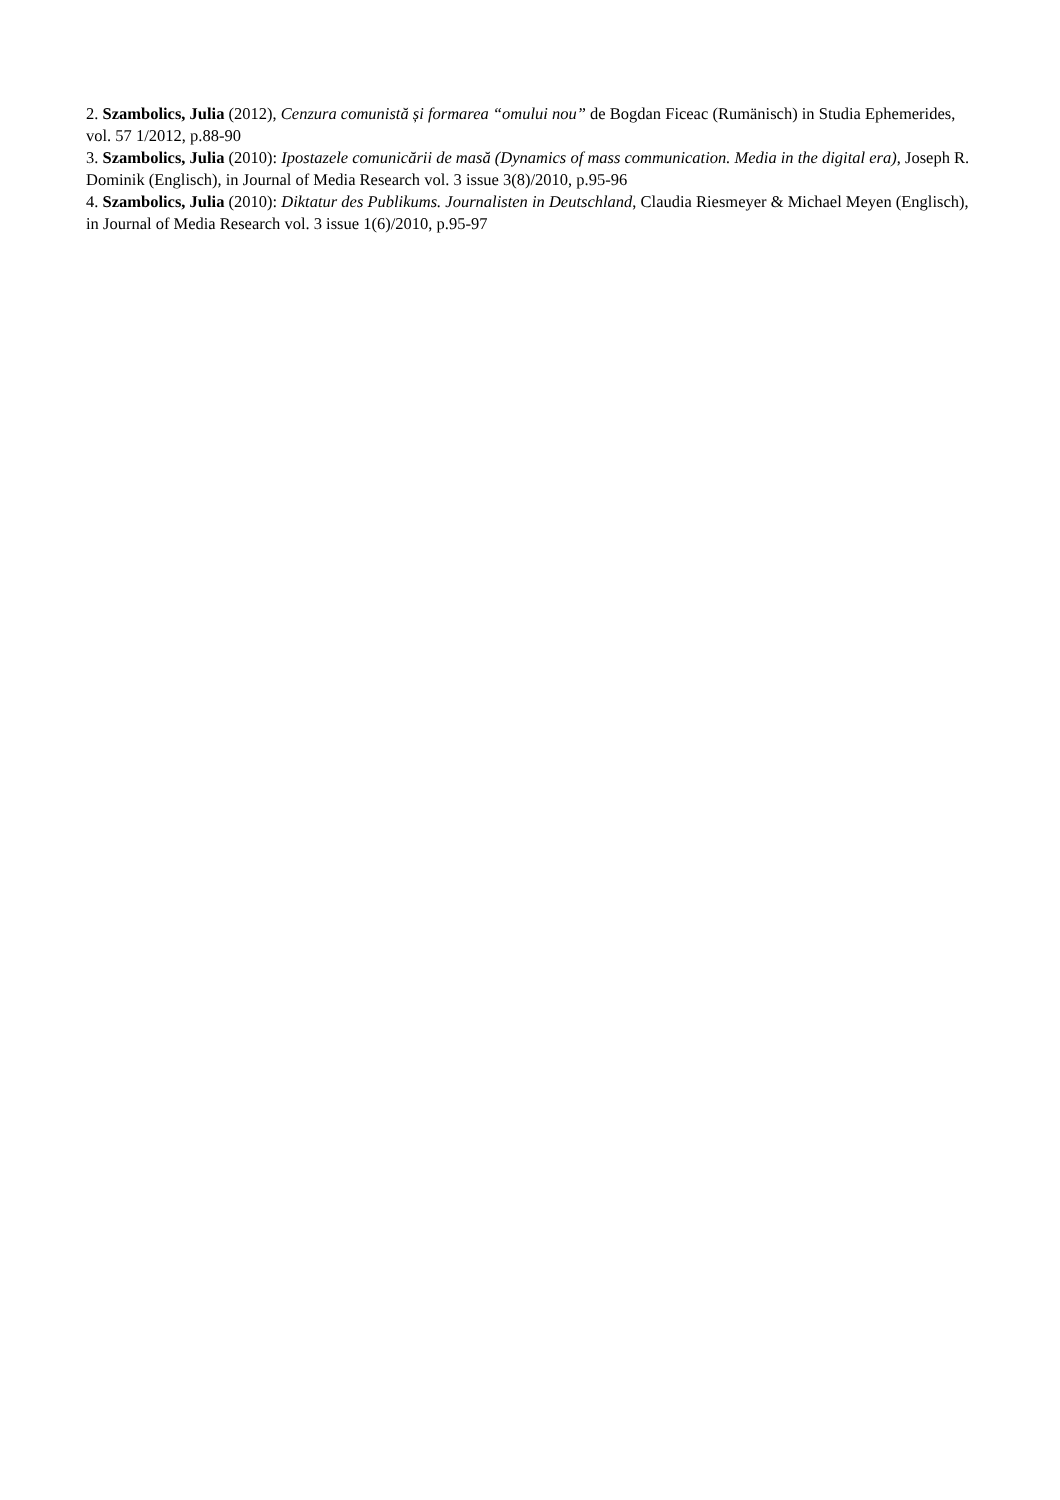2. Szambolics, Julia (2012), Cenzura comunistă și formarea “omului nou” de Bogdan Ficeac (Rumänisch) in Studia Ephemerides, vol. 57 1/2012, p.88-90
3. Szambolics, Julia (2010): Ipostazele comunicării de masă (Dynamics of mass communication. Media in the digital era), Joseph R. Dominik (Englisch), in Journal of Media Research vol. 3 issue 3(8)/2010, p.95-96
4. Szambolics, Julia (2010): Diktatur des Publikums. Journalisten in Deutschland, Claudia Riesmeyer & Michael Meyen (Englisch), in Journal of Media Research vol. 3 issue 1(6)/2010, p.95-97